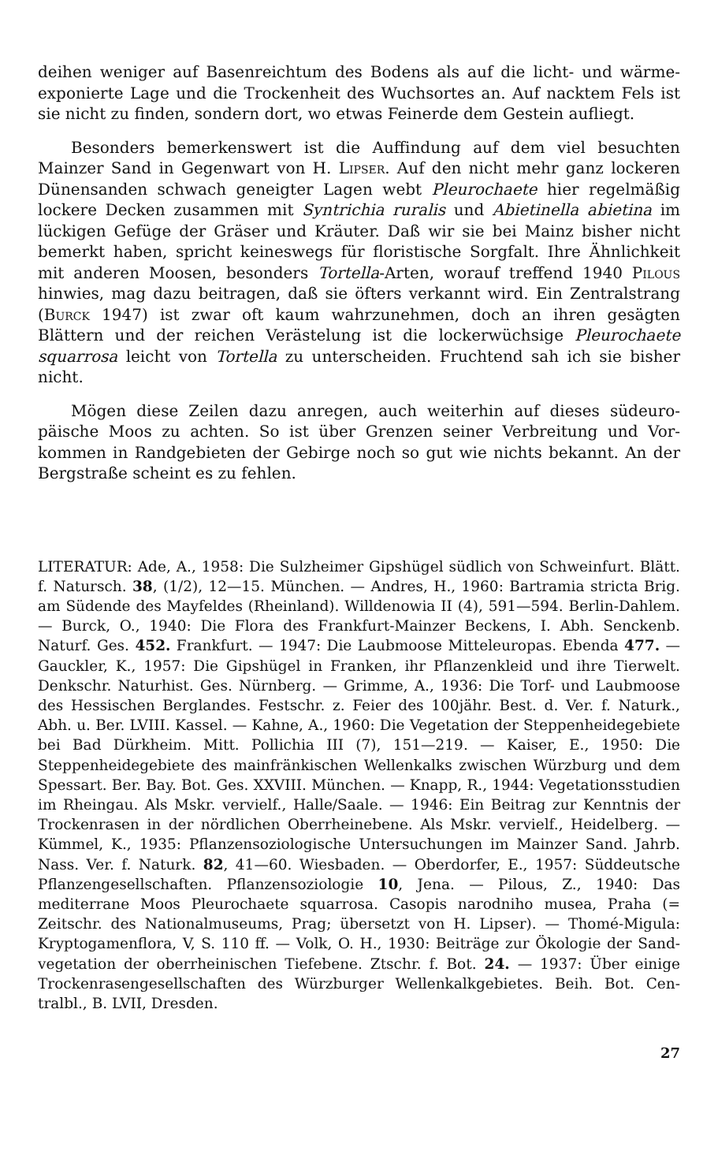deihen weniger auf Basenreichtum des Bodens als auf die licht- und wärme­exponierte Lage und die Trockenheit des Wuchsortes an. Auf nacktem Fels ist sie nicht zu finden, sondern dort, wo etwas Feinerde dem Gestein aufliegt.
Besonders bemerkenswert ist die Auffindung auf dem viel besuchten Mainzer Sand in Gegenwart von H. Lipser. Auf den nicht mehr ganz locke­ren Dünensanden schwach geneigter Lagen webt Pleurochaete hier regelmäßig lockere Decken zusammen mit Syntrichia ruralis und Abietinella abietina im lückigen Gefüge der Gräser und Kräuter. Daß wir sie bei Mainz bisher nicht bemerkt haben, spricht keineswegs für floristische Sorgfalt. Ihre Ähn­lichkeit mit anderen Moosen, besonders Tortella-Arten, worauf treffend 1940 Pilous hinwies, mag dazu beitragen, daß sie öfters verkannt wird. Ein Zen­tralstrang (Burck 1947) ist zwar oft kaum wahrzunehmen, doch an ihren gesägten Blättern und der reichen Verästelung ist die lockerwüchsige Pleu­rochaete squarrosa leicht von Tortella zu unterscheiden. Fruchtend sah ich sie bisher nicht.
Mögen diese Zeilen dazu anregen, auch weiterhin auf dieses südeuro­päische Moos zu achten. So ist über Grenzen seiner Verbreitung und Vor­kommen in Randgebieten der Gebirge noch so gut wie nichts bekannt. An der Bergstraße scheint es zu fehlen.
LITERATUR: Ade, A., 1958: Die Sulzheimer Gipshügel südlich von Schweinfurt. Blätt. f. Natursch. 38, (1/2), 12—15. München. — Andres, H., 1960: Bartramia stricta Brig. am Südende des Mayfeldes (Rheinland). Willdenowia II (4), 591—594. Berlin-Dahlem. — Burck, O., 1940: Die Flora des Frankfurt-Mainzer Beckens, I. Abh. Senckenb. Naturf. Ges. 452. Frankfurt. — 1947: Die Laubmoose Mitteleuropas. Ebenda 477. — Gauckler, K., 1957: Die Gipshügel in Franken, ihr Pflanzenkleid und ihre Tierwelt. Denkschr. Naturhist. Ges. Nürnberg. — Grimme, A., 1936: Die Torf- und Laubmoose des Hessischen Berglandes. Festschr. z. Feier des 100jähr. Best. d. Ver. f. Naturk., Abh. u. Ber. LVIII. Kassel. — Kahne, A., 1960: Die Vegetation der Steppenheidegebiete bei Bad Dürkheim. Mitt. Pollichia III (7), 151—219. — Kaiser, E., 1950: Die Steppenheidegebiete des main­fränkischen Wellenkalks zwischen Würzburg und dem Spessart. Ber. Bay. Bot. Ges. XXVIII. München. — Knapp, R., 1944: Vegetationsstudien im Rheingau. Als Mskr. vervielf., Halle/Saale. — 1946: Ein Beitrag zur Kenntnis der Trockenrasen in der nördlichen Oberrheinebene. Als Mskr. vervielf., Heidelberg. — Kümmel, K., 1935: Pflanzensoziologische Untersuchungen im Mainzer Sand. Jahrb. Nass. Ver. f. Naturk. 82, 41—60. Wiesbaden. — Oberdorfer, E., 1957: Süddeutsche Pflanzen­gesellschaften. Pflanzensoziologie 10, Jena. — Pilous, Z., 1940: Das mediterrane Moos Pleurochaete squarrosa. Casopis narodniho musea, Praha (= Zeitschr. des Nationalmuseums, Prag; übersetzt von H. Lipser). — Thomé-Migula: Krypto­gamenflora, V, S. 110 ff. — Volk, O. H., 1930: Beiträge zur Ökologie der Sand­vegetation der oberrheinischen Tiefebene. Ztschr. f. Bot. 24. — 1937: Über einige Trockenrasengesellschaften des Würzburger Wellenkalkgebietes. Beih. Bot. Cen­tralbl., B. LVII, Dresden.
27